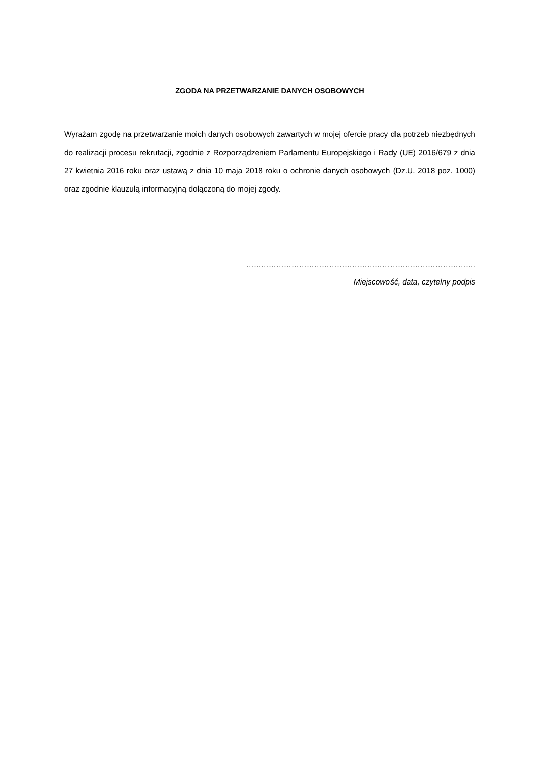ZGODA NA PRZETWARZANIE DANYCH OSOBOWYCH
Wyrażam zgodę na przetwarzanie moich danych osobowych zawartych w mojej ofercie pracy dla potrzeb niezbędnych do realizacji procesu rekrutacji, zgodnie z Rozporządzeniem Parlamentu Europejskiego i Rady (UE) 2016/679 z dnia 27 kwietnia 2016 roku oraz ustawą z dnia 10 maja 2018 roku o ochronie danych osobowych (Dz.U. 2018 poz. 1000) oraz zgodnie klauzulą informacyjną dołączoną do mojej zgody.
……………………………………………………………………………….
Miejscowość, data, czytelny podpis